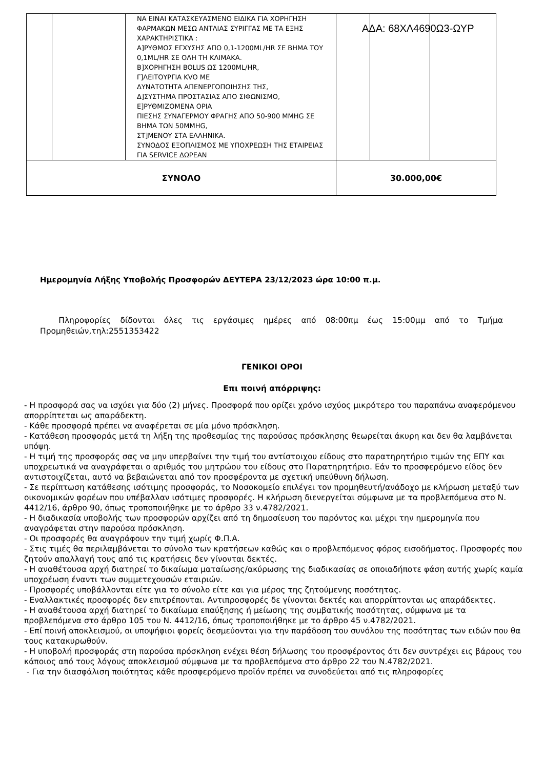ΑΔΑ: 68ΧΛ4690Ω3-ΩΥΡ
| | | ΝΑ ΕΙΝΑΙ ΚΑΤΑΣΚΕΥΑΣΜΕΝΟ ΕΙΔΙΚΑ ΓΙΑ ΧΟΡΗΓΗΣΗ ΦΑΡΜΑΚΩΝ ΜΕΣΩ ΑΝΤΛΙΑΣ ΣΥΡΙΓΓΑΣ ΜΕ ΤΑ ΕΞΗΣ ΧΑΡΑΚΤΗΡΙΣΤΙΚΑ : Α]ΡΥΘΜΟΣ ΕΓΧΥΣΗΣ ΑΠΟ 0,1-1200ML/HR ΣΕ ΒΗΜΑ ΤΟΥ 0,1ML/HR ΣΕ ΟΛΗ ΤΗ ΚΛΙΜΑΚΑ. Β]ΧΟΡΗΓΗΣΗ BOLUS ΩΣ 1200ML/HR, Γ]ΛΕΙΤΟΥΡΓΙΑ KVO ΜΕ ΔΥΝΑΤΟΤΗΤΑ ΑΠΕΝΕΡΓΟΠΟΙΗΣΗΣ ΤΗΣ, Δ]ΣΥΣΤΗΜΑ ΠΡΟΣΤΑΣΙΑΣ ΑΠΟ ΣΙΦΩΝΙΣΜΟ, Ε]ΡΥΘΜΙΖΟΜΕΝΑ ΟΡΙΑ ΠΙΕΣΗΣ ΣΥΝΑΓΕΡΜΟΥ ΦΡΑΓΗΣ ΑΠΟ 50-900 MMHG ΣΕ ΒΗΜΑ ΤΩΝ 50MMHG, ΣΤ]ΜΕΝΟΥ ΣΤΑ ΕΛΛΗΝΙΚΑ. ΣΥΝΟΔΟΣ ΕΞΟΠΛΙΣΜΟΣ ΜΕ ΥΠΟΧΡΕΩΣΗ ΤΗΣ ΕΤΑΙΡΕΙΑΣ ΓΙΑ SERVICE ΔΩΡΕΑΝ | | | |
| ΣΥΝΟΛΟ | | | 30.000,00€ | | |
Ημερομηνία Λήξης Υποβολής Προσφορών ΔΕΥΤΕΡΑ 23/12/2023 ώρα 10:00 π.μ.
Πληροφορίες δίδονται όλες τις εργάσιμες ημέρες από 08:00πμ έως 15:00μμ από το Τμήμα Προμηθειών,τηλ:2551353422
ΓΕΝΙΚΟΙ ΟΡΟΙ
Επι ποινή απόρριψης:
- Η προσφορά σας να ισχύει για δύο (2) μήνες. Προσφορά που ορίζει χρόνο ισχύος μικρότερο του παραπάνω αναφερόμενου απορρίπτεται ως απαράδεκτη.
- Κάθε προσφορά πρέπει να αναφέρεται σε μία μόνο πρόσκληση.
- Κατάθεση προσφοράς μετά τη λήξη της προθεσμίας της παρούσας πρόσκλησης θεωρείται άκυρη και δεν θα λαμβάνεται υπόψη.
- Η τιμή της προσφοράς σας να μην υπερβαίνει την τιμή του αντίστοιχου είδους στο παρατηρητήριο τιμών της ΕΠΥ και υποχρεωτικά να αναγράφεται ο αριθμός του μητρώου του είδους στο Παρατηρητήριο. Εάν το προσφερόμενο είδος δεν αντιστοιχίζεται, αυτό να βεβαιώνεται από τον προσφέροντα με σχετική υπεύθυνη δήλωση.
- Σε περίπτωση κατάθεσης ισότιμης προσφοράς, το Νοσοκομείο επιλέγει τον προμηθευτή/ανάδοχο με κλήρωση μεταξύ των οικονομικών φορέων που υπέβαλλαν ισότιμες προσφορές. Η κλήρωση διενεργείται σύμφωνα με τα προβλεπόμενα στο Ν. 4412/16, άρθρο 90, όπως τροποποιήθηκε με το άρθρο 33 ν.4782/2021.
- Η διαδικασία υποβολής των προσφορών αρχίζει από τη δημοσίευση του παρόντος και μέχρι την ημερομηνία που αναγράφεται στην παρούσα πρόσκληση.
- Οι προσφορές θα αναγράφουν την τιμή χωρίς Φ.Π.Α.
- Στις τιμές θα περιλαμβάνεται το σύνολο των κρατήσεων καθώς και ο προβλεπόμενος φόρος εισοδήματος. Προσφορές που ζητούν απαλλαγή τους από τις κρατήσεις δεν γίνονται δεκτές.
- Η αναθέτουσα αρχή διατηρεί το δικαίωμα ματαίωσης/ακύρωσης της διαδικασίας σε οποιαδήποτε φάση αυτής χωρίς καμία υποχρέωση έναντι των συμμετεχουσών εταιριών.
- Προσφορές υποβάλλονται είτε για το σύνολο είτε και για μέρος της ζητούμενης ποσότητας.
- Εναλλακτικές προσφορές δεν επιτρέπονται. Αντιπροσφορές δε γίνονται δεκτές και απορρίπτονται ως απαράδεκτες.
- Η αναθέτουσα αρχή διατηρεί το δικαίωμα επαύξησης ή μείωσης της συμβατικής ποσότητας, σύμφωνα με τα προβλεπόμενα στο άρθρο 105 του Ν. 4412/16, όπως τροποποιήθηκε με το άρθρο 45 ν.4782/2021.
- Επί ποινή αποκλεισμού, οι υποψήφιοι φορείς δεσμεύονται για την παράδοση του συνόλου της ποσότητας των ειδών που θα τους κατακυρωθούν.
- Η υποβολή προσφοράς στη παρούσα πρόσκληση ενέχει θέση δήλωσης του προσφέροντος ότι δεν συντρέχει εις βάρους του κάποιος από τους λόγους αποκλεισμού σύμφωνα με τα προβλεπόμενα στο άρθρο 22 του Ν.4782/2021.
- Για την διασφάλιση ποιότητας κάθε προσφερόμενο προϊόν πρέπει να συνοδεύεται από τις πληροφορίες